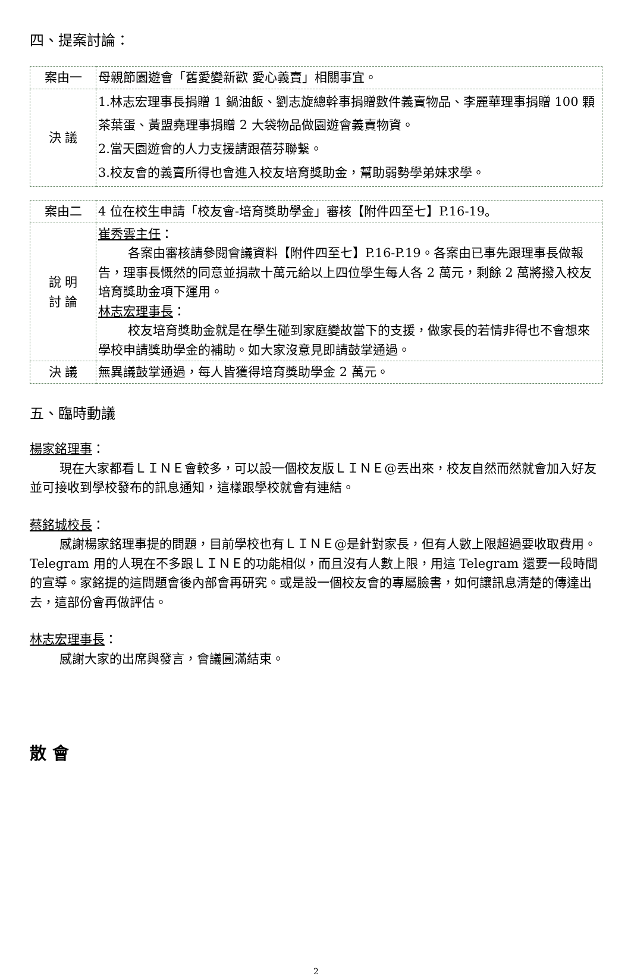四、提案討論：
| 案由一 | 母親節園遊會「舊愛變新歡 愛心義賣」相關事宜。 |
| 決 議 | 1.林志宏理事長捐贈 1 鍋油飯、劉志旋總幹事捐贈數件義賣物品、李麗華理事捐贈 100 顆茶葉蛋、黃盟堯理事捐贈 2 大袋物品做園遊會義賣物資。 2.當天園遊會的人力支援請跟蓓芬聯繫。 3.校友會的義賣所得也會進入校友培育獎助金，幫助弱勢學弟妹求學。 |
| 案由二 | 4 位在校生申請「校友會-培育獎助學金」審核【附件四至七】P.16-19。 |
| 說 明 討 論 | 崔秀雲主任 ： 各案由審核請參閱會議資料【附件四至七】P.16-P.19。各案由已事先跟理事長做報告，理事長慨然的同意並捐款十萬元給以上四位學生每人各 2 萬元，剩餘 2 萬將撥入校友培育獎助金項下運用。 林志宏理事長 ： 校友培育獎助金就是在學生碰到家庭變故當下的支援，做家長的若情非得也不會想來學校申請獎助學金的補助。如大家沒意見即請鼓掌通過。 |
| 決 議 | 無異議鼓掌通過，每人皆獲得培育獎助學金 2 萬元。 |
五、臨時動議
楊家銘理事：
現在大家都看ＬＩＮＥ會較多，可以設一個校友版ＬＩＮＥ@丟出來，校友自然而然就會加入好友並可接收到學校發布的訊息通知，這樣跟學校就會有連結。
蔡銘城校長：
感謝楊家銘理事提的問題，目前學校也有ＬＩＮＥ@是針對家長，但有人數上限超過要收取費用。Telegram 用的人現在不多跟ＬＩＮＥ的功能相似，而且沒有人數上限，用這 Telegram 還要一段時間的宣導。家銘提的這問題會後內部會再研究。或是設一個校友會的專屬臉書，如何讓訊息清楚的傳達出去，這部份會再做評估。
林志宏理事長：
感謝大家的出席與發言，會議圓滿結束。
散 會
2